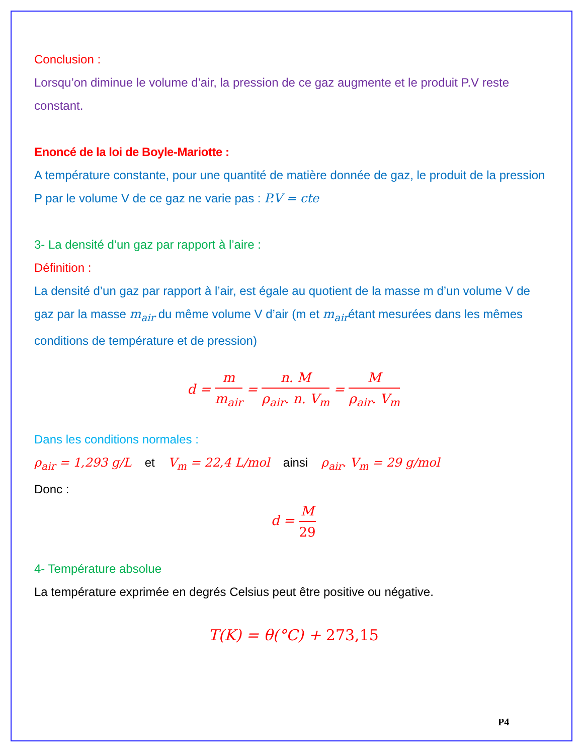Conclusion :
Lorsqu’on diminue le volume d’air, la pression de ce gaz augmente et le produit P.V reste constant.
Enoncé de la loi de Boyle-Mariotte :
A température constante, pour une quantité de matière donnée de gaz, le produit de la pression P par le volume V de ce gaz ne varie pas : P.V = cte
3- La densité d’un gaz par rapport à l’aire :
Définition :
La densité d’un gaz par rapport à l’air, est égale au quotient de la masse m d’un volume V de gaz par la masse m<sub>air</sub> du même volume V d’air (m et m<sub>air</sub>étant mesurées dans les mêmes conditions de température et de pression)
d = m m<sub>air</sub> = n. M ρ<sub>air</sub>. n. V<sub>m</sub> = M ρ<sub>air</sub>. V<sub>m</sub>
Dans les conditions normales :
ρ<sub>air</sub> = 1,293 g/L et V<sub>m</sub> = 22,4 L/mol ainsi ρ<sub>air</sub>. V<sub>m</sub> = 29 g/mol
Donc :
d = M 29
4- Température absolue
La température exprimée en degrés Celsius peut être positive ou négative.
T(K) = θ(°C) + 273,15
P4